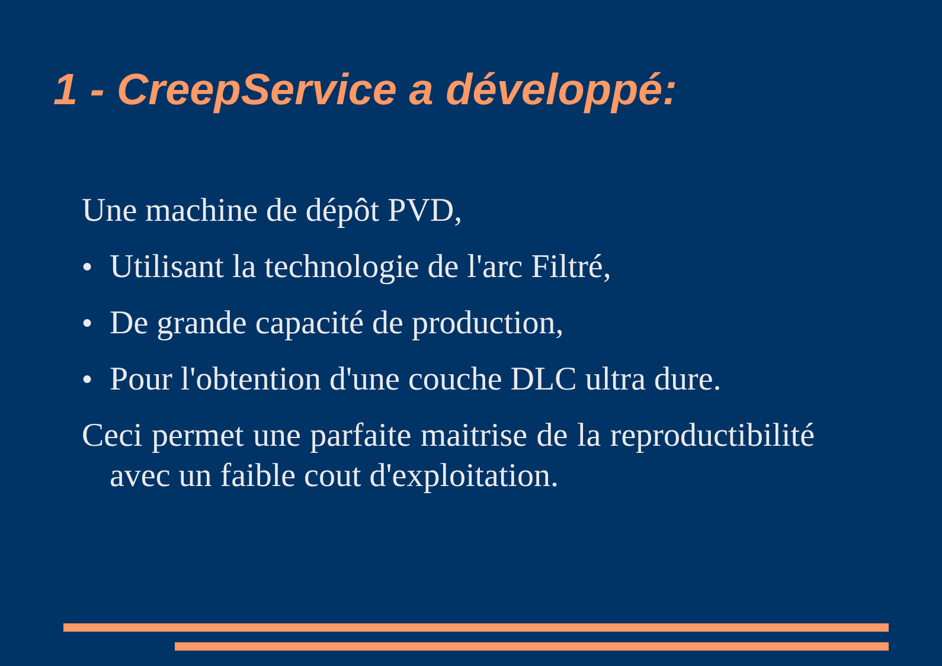1 - CreepService a développé:
Une machine de dépôt PVD,
● Utilisant la technologie de l'arc Filtré,
● De grande capacité de production,
● Pour l'obtention d'une couche DLC ultra dure.
Ceci permet une parfaite maitrise de la reproductibilité avec un faible cout d'exploitation.